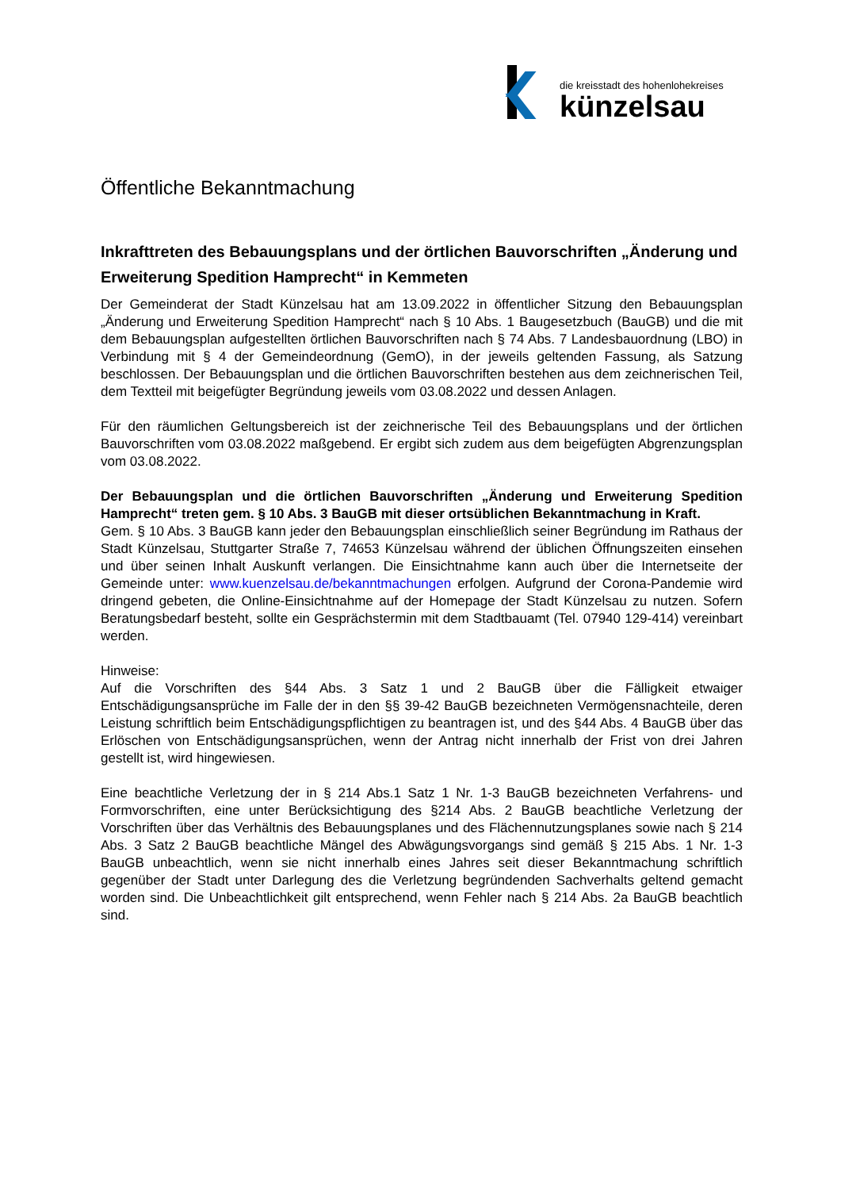die kreisstadt des hohenlohekreises
künzelsau
Öffentliche Bekanntmachung
Inkrafttreten des Bebauungsplans und der örtlichen Bauvorschriften „Änderung und Erweiterung Spedition Hamprecht“ in Kemmeten
Der Gemeinderat der Stadt Künzelsau hat am 13.09.2022 in öffentlicher Sitzung den Bebauungsplan „Änderung und Erweiterung Spedition Hamprecht“ nach § 10 Abs. 1 Baugesetzbuch (BauGB) und die mit dem Bebauungsplan aufgestellten örtlichen Bauvorschriften nach § 74 Abs. 7 Landesbauordnung (LBO) in Verbindung mit § 4 der Gemeindeordnung (GemO), in der jeweils geltenden Fassung, als Satzung beschlossen. Der Bebauungsplan und die örtlichen Bauvorschriften bestehen aus dem zeichnerischen Teil, dem Textteil mit beigefügter Begründung jeweils vom 03.08.2022 und dessen Anlagen.
Für den räumlichen Geltungsbereich ist der zeichnerische Teil des Bebauungsplans und der örtlichen Bauvorschriften vom 03.08.2022 maßgebend. Er ergibt sich zudem aus dem beigefügten Abgrenzungsplan vom 03.08.2022.
Der Bebauungsplan und die örtlichen Bauvorschriften „Änderung und Erweiterung Spedition Hamprecht“ treten gem. § 10 Abs. 3 BauGB mit dieser ortsüblichen Bekanntmachung in Kraft.
Gem. § 10 Abs. 3 BauGB kann jeder den Bebauungsplan einschließlich seiner Begründung im Rathaus der Stadt Künzelsau, Stuttgarter Straße 7, 74653 Künzelsau während der üblichen Öffnungszeiten einsehen und über seinen Inhalt Auskunft verlangen. Die Einsichtnahme kann auch über die Internetseite der Gemeinde unter: www.kuenzelsau.de/bekanntmachungen erfolgen. Aufgrund der Corona-Pandemie wird dringend gebeten, die Online-Einsichtnahme auf der Homepage der Stadt Künzelsau zu nutzen. Sofern Beratungsbedarf besteht, sollte ein Gesprächstermin mit dem Stadtbauamt (Tel. 07940 129-414) vereinbart werden.
Hinweise:
Auf die Vorschriften des §44 Abs. 3 Satz 1 und 2 BauGB über die Fälligkeit etwaiger Entschädigungsansprüche im Falle der in den §§ 39-42 BauGB bezeichneten Vermögensnachteile, deren Leistung schriftlich beim Entschädigungspflichtigen zu beantragen ist, und des §44 Abs. 4 BauGB über das Erlöschen von Entschädigungsansprüchen, wenn der Antrag nicht innerhalb der Frist von drei Jahren gestellt ist, wird hingewiesen.
Eine beachtliche Verletzung der in § 214 Abs.1 Satz 1 Nr. 1-3 BauGB bezeichneten Verfahrens- und Formvorschriften, eine unter Berücksichtigung des §214 Abs. 2 BauGB beachtliche Verletzung der Vorschriften über das Verhältnis des Bebauungsplanes und des Flächennutzungsplanes sowie nach § 214 Abs. 3 Satz 2 BauGB beachtliche Mängel des Abwägungsvorgangs sind gemäß § 215 Abs. 1 Nr. 1-3 BauGB unbeachtlich, wenn sie nicht innerhalb eines Jahres seit dieser Bekanntmachung schriftlich gegenüber der Stadt unter Darlegung des die Verletzung begründenden Sachverhalts geltend gemacht worden sind. Die Unbeachtlichkeit gilt entsprechend, wenn Fehler nach § 214 Abs. 2a BauGB beachtlich sind.